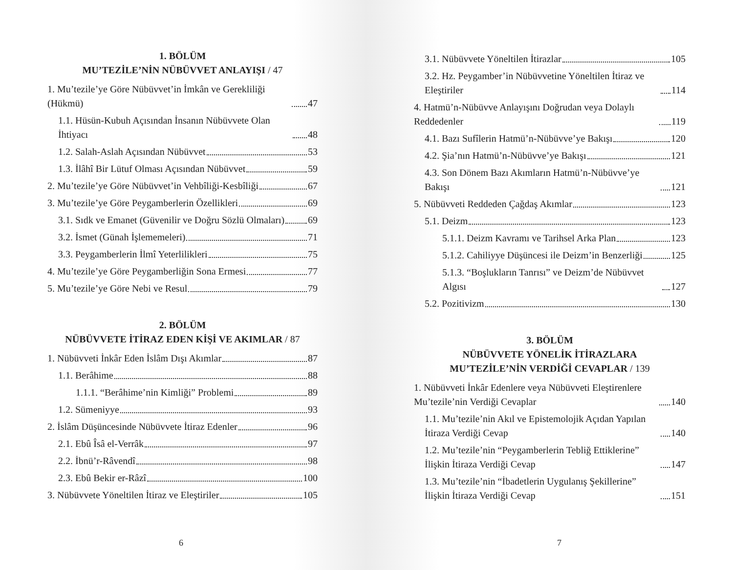1. BÖLÜM
MU’TEZİLE’NİN NÜBÜVVET ANLAYIŞI / 47
1. Mu’tezile’ye Göre Nübüvvet’in İmkân ve Gerekliliği (Hükmü) 47
1.1. Hüsün-Kubuh Açısından İnsanın Nübüvvete Olan İhtiyacı 48
1.2. Salah-Aslah Açısından Nübüvvet 53
1.3. İlâhî Bir Lütuf Olması Açısından Nübüvvet 59
2. Mu’tezile’ye Göre Nübüvvet’in Vehbîliği-Kesbîliği 67
3. Mu’tezile’ye Göre Peygamberlerin Özellikleri 69
3.1. Sıdk ve Emanet (Güvenilir ve Doğru Sözlü Olmaları) 69
3.2. İsmet (Günah İşlememeleri) 71
3.3. Peygamberlerin İlmî Yeterlilikleri 75
4. Mu’tezile’ye Göre Peygamberliğin Sona Ermesi 77
5. Mu’tezile’ye Göre Nebi ve Resul 79
2. BÖLÜM
NÜBÜVVETE İTİRAZ EDEN KİŞİ VE AKIMLAR / 87
1. Nübüvveti İnkâr Eden İslâm Dışı Akımlar 87
1.1. Berâhime 88
1.1.1. “Berâhime’nin Kimliği” Problemi 89
1.2. Sümeniyye 93
2. İslâm Düşüncesinde Nübüvvete İtiraz Edenler 96
2.1. Ebû Îsâ el-Verrâk 97
2.2. İbnü’r-Râvendî 98
2.3. Ebû Bekir er-Râzî 100
3. Nübüvvete Yöneltilen İtiraz ve Eleştiriler 105
6
3.1. Nübüvvete Yöneltilen İtirazlar 105
3.2. Hz. Peygamber’in Nübüvvetine Yöneltilen İtiraz ve Eleştiriler 114
4. Hatmü’n-Nübüvve Anlayışını Doğrudan veya Dolaylı Reddedenler 119
4.1. Bazı Sufîlerin Hatmü’n-Nübüvve’ye Bakışı 120
4.2. Şia’nın Hatmü’n-Nübüvve’ye Bakışı 121
4.3. Son Dönem Bazı Akımların Hatmü’n-Nübüvve’ye Bakışı 121
5. Nübüvveti Reddeden Çağdaş Akımlar 123
5.1. Deizm 123
5.1.1. Deizm Kavramı ve Tarihsel Arka Plan 123
5.1.2. Cahiliyye Düşüncesi ile Deizm’in Benzerliği 125
5.1.3. “Boşlukların Tanrısı” ve Deizm’de Nübüvvet Algısı 127
5.2. Pozitivizm 130
3. BÖLÜM
NÜBÜVVETE YÖNELİK İTİRAZLARA
MU’TEZİLE’NİN VERDİĞİ CEVAPLAR / 139
1. Nübüvveti İnkâr Edenlere veya Nübüvveti Eleştirenlere Mu’tezile’nin Verdiği Cevaplar 140
1.1. Mu’tezile’nin Akıl ve Epistemolojik Açıdan Yapılan İtiraza Verdiği Cevap 140
1.2. Mu’tezile’nin “Peygamberlerin Tebliğ Ettiklerine” İlişkin İtiraza Verdiği Cevap 147
1.3. Mu’tezile’nin “İbadetlerin Uygulanış Şekillerine” İlişkin İtiraza Verdiği Cevap 151
7